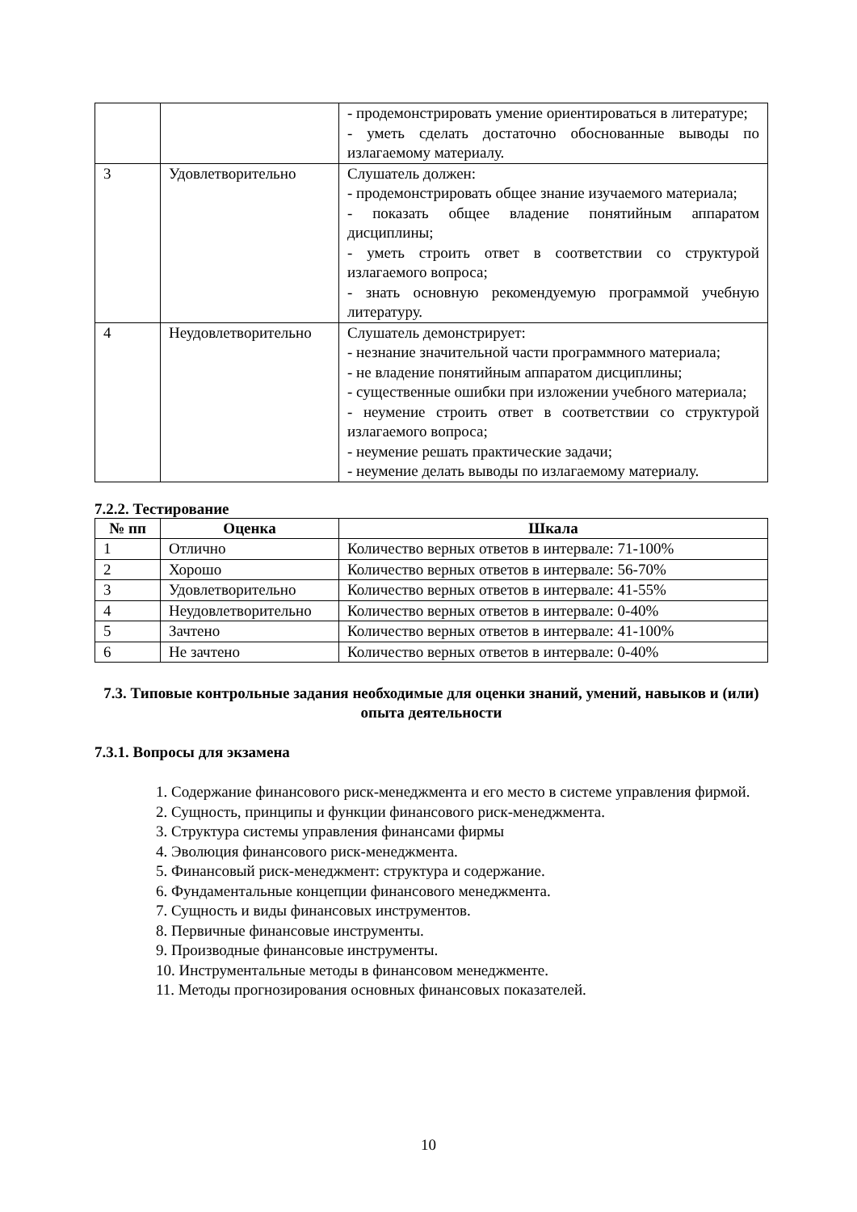| | | - продемонстрировать умение ориентироваться в литературе; - уметь сделать достаточно обоснованные выводы по излагаемому материалу. |
| 3 | Удовлетворительно | Слушатель должен: - продемонстрировать общее знание изучаемого материала; - показать общее владение понятийным аппаратом дисциплины; - уметь строить ответ в соответствии со структурой излагаемого вопроса; - знать основную рекомендуемую программой учебную литературу. |
| 4 | Неудовлетворительно | Слушатель демонстрирует: - незнание значительной части программного материала; - не владение понятийным аппаратом дисциплины; - существенные ошибки при изложении учебного материала; - неумение строить ответ в соответствии со структурой излагаемого вопроса; - неумение решать практические задачи; - неумение делать выводы по излагаемому материалу. |
7.2.2. Тестирование
| № пп | Оценка | Шкала |
| --- | --- | --- |
| 1 | Отлично | Количество верных ответов в интервале: 71-100% |
| 2 | Хорошо | Количество верных ответов в интервале: 56-70% |
| 3 | Удовлетворительно | Количество верных ответов в интервале: 41-55% |
| 4 | Неудовлетворительно | Количество верных ответов в интервале: 0-40% |
| 5 | Зачтено | Количество верных ответов в интервале: 41-100% |
| 6 | Не зачтено | Количество верных ответов в интервале: 0-40% |
7.3. Типовые контрольные задания необходимые для оценки знаний, умений, навыков и (или) опыта деятельности
7.3.1. Вопросы для экзамена
1. Содержание финансового риск-менеджмента и его место в системе управления фирмой.
2. Сущность, принципы и функции финансового риск-менеджмента.
3. Структура системы управления финансами фирмы
4. Эволюция финансового риск-менеджмента.
5. Финансовый риск-менеджмент: структура и содержание.
6. Фундаментальные концепции финансового менеджмента.
7. Сущность и виды финансовых инструментов.
8. Первичные финансовые инструменты.
9. Производные финансовые инструменты.
10. Инструментальные методы в финансовом менеджменте.
11. Методы прогнозирования основных финансовых показателей.
10